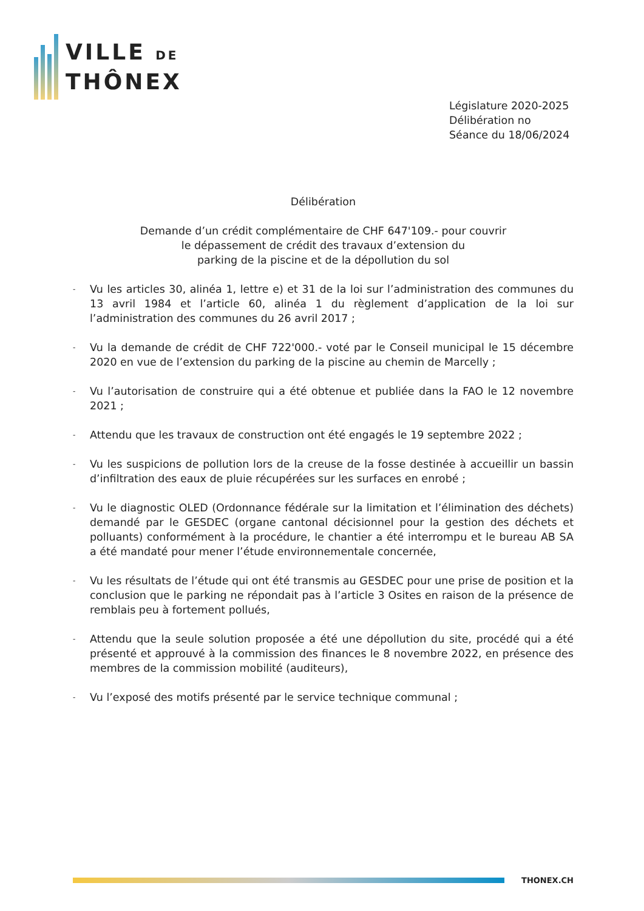VILLE DE
THÔNEX
Législature 2020-2025
Délibération no
Séance du 18/06/2024
Délibération
Demande d’un crédit complémentaire de CHF 647'109.- pour couvrir
le dépassement de crédit des travaux d’extension du
parking de la piscine et de la dépollution du sol
- Vu les articles 30, alinéa 1, lettre e) et 31 de la loi sur l’administration des communes du 13 avril 1984 et l’article 60, alinéa 1 du règlement d’application de la loi sur l’administration des communes du 26 avril 2017 ;
- Vu la demande de crédit de CHF 722'000.- voté par le Conseil municipal le 15 décembre 2020 en vue de l’extension du parking de la piscine au chemin de Marcelly ;
- Vu l’autorisation de construire qui a été obtenue et publiée dans la FAO le 12 novembre 2021 ;
- Attendu que les travaux de construction ont été engagés le 19 septembre 2022 ;
- Vu les suspicions de pollution lors de la creuse de la fosse destinée à accueillir un bassin d’infiltration des eaux de pluie récupérées sur les surfaces en enrobé ;
- Vu le diagnostic OLED (Ordonnance fédérale sur la limitation et l’élimination des déchets) demandé par le GESDEC (organe cantonal décisionnel pour la gestion des déchets et polluants) conformément à la procédure, le chantier a été interrompu et le bureau AB SA a été mandaté pour mener l’étude environnementale concernée,
- Vu les résultats de l’étude qui ont été transmis au GESDEC pour une prise de position et la conclusion que le parking ne répondait pas à l’article 3 Osites en raison de la présence de remblais peu à fortement pollués,
- Attendu que la seule solution proposée a été une dépollution du site, procédé qui a été présenté et approuvé à la commission des finances le 8 novembre 2022, en présence des membres de la commission mobilité (auditeurs),
- Vu l’exposé des motifs présenté par le service technique communal ;
THONEX.CH